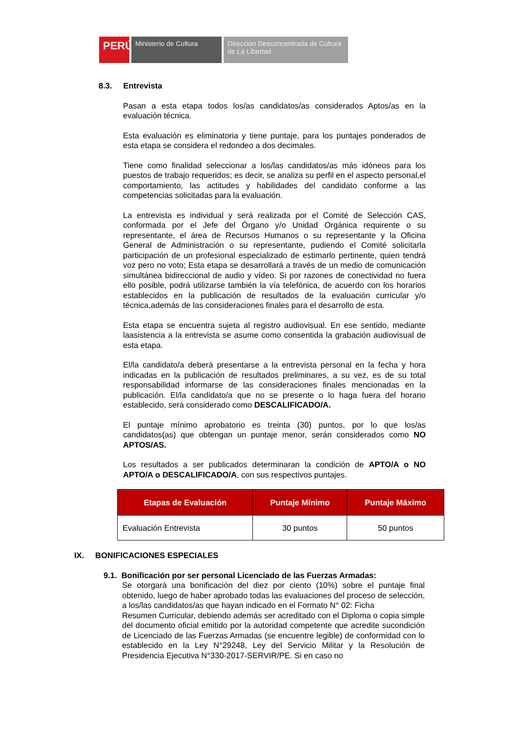PERÚ Ministerio de Cultura Dirección Desconcentrada de Cultura
de La Libertad
8.3. Entrevista
Pasan a esta etapa todos los/as candidatos/as considerados Aptos/as en la evaluación técnica.
Esta evaluación es eliminatoria y tiene puntaje, para los puntajes ponderados de esta etapa se considera el redondeo a dos decimales.
Tiene como finalidad seleccionar a los/las candidatos/as más idóneos para los puestos de trabajo requeridos; es decir, se analiza su perfil en el aspecto personal,el comportamiento, las actitudes y habilidades del candidato conforme a las competencias solicitadas para la evaluación.
La entrevista es individual y será realizada por el Comité de Selección CAS, conformada por el Jefe del Órgano y/o Unidad Orgánica requirente o su representante, el área de Recursos Humanos o su representante y la Oficina General de Administración o su representante, pudiendo el Comité solicitarla participación de un profesional especializado de estimarlo pertinente, quien tendrá voz pero no voto; Esta etapa se desarrollará a través de un medio de comunicación simultánea bidireccional de audio y vídeo. Si por razones de conectividad no fuera ello posible, podrá utilizarse también la vía telefónica, de acuerdo con los horarios establecidos en la publicación de resultados de la evaluación curricular y/o técnica,además de las consideraciones finales para el desarrollo de esta.
Esta etapa se encuentra sujeta al registro audiovisual. En ese sentido, mediante laasistencia a la entrevista se asume como consentida la grabación audiovisual de esta etapa.
El/la candidato/a deberá presentarse a la entrevista personal en la fecha y hora indicadas en la publicación de resultados preliminares, a su vez, es de su total responsabilidad informarse de las consideraciones finales mencionadas en la publicación. El/la candidato/a que no se presente o lo haga fuera del horario establecido, será considerado como DESCALIFICADO/A.
El puntaje mínimo aprobatorio es treinta (30) puntos, por lo que los/as candidatos(as) que obtengan un puntaje menor, serán considerados como NO APTOS/AS.
Los resultados a ser publicados determinaran la condición de APTO/A o NO APTO/A o DESCALIFICADO/A, con sus respectivos puntajes.
| Etapas de Evaluación | Puntaje Mínimo | Puntaje Máximo |
| --- | --- | --- |
| Evaluación Entrevista | 30 puntos | 50 puntos |
IX. BONIFICACIONES ESPECIALES
9.1. Bonificación por ser personal Licenciado de las Fuerzas Armadas:
Se otorgará una bonificación del diez por ciento (10%) sobre el puntaje final obtenido, luego de haber aprobado todas las evaluaciones del proceso de selección, a los/las candidatos/as que hayan indicado en el Formato N° 02: Ficha
Resumen Curricular, debiendo además ser acreditado con el Diploma o copia simple del documento oficial emitido por la autoridad competente que acredite sucondición de Licenciado de las Fuerzas Armadas (se encuentre legible) de conformidad con lo establecido en la Ley N°29248, Ley del Servicio Militar y la Resolución de Presidencia Ejecutiva N°330-2017-SERVIR/PE. Si en caso no